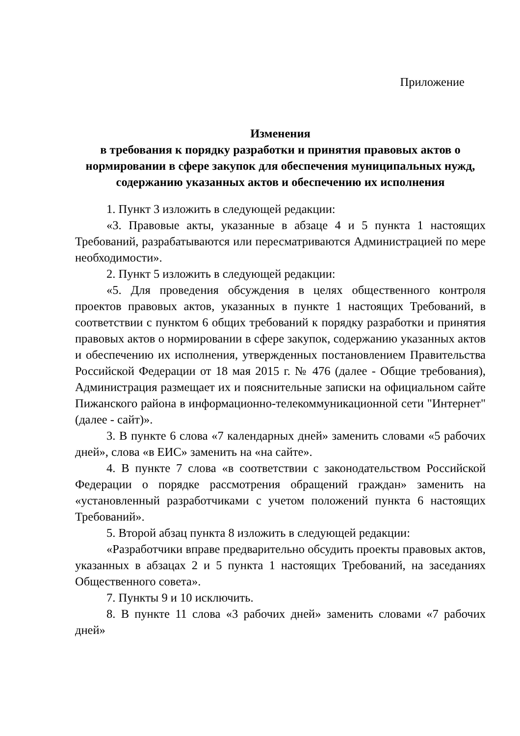Приложение
Изменения
в требования к порядку разработки и принятия правовых актов о нормировании в сфере закупок для обеспечения муниципальных нужд, содержанию указанных актов и обеспечению их исполнения
1. Пункт 3 изложить в следующей редакции:
«3. Правовые акты, указанные в абзаце 4 и 5 пункта 1 настоящих Требований, разрабатываются или пересматриваются Администрацией по мере необходимости».
2. Пункт 5 изложить в следующей редакции:
«5. Для проведения обсуждения в целях общественного контроля проектов правовых актов, указанных в пункте 1 настоящих Требований, в соответствии с пунктом 6 общих требований к порядку разработки и принятия правовых актов о нормировании в сфере закупок, содержанию указанных актов и обеспечению их исполнения, утвержденных постановлением Правительства Российской Федерации от 18 мая 2015 г. № 476 (далее - Общие требования), Администрация размещает их и пояснительные записки на официальном сайте Пижанского района в информационно-телекоммуникационной сети "Интернет" (далее - сайт)».
3. В пункте 6 слова «7 календарных дней» заменить словами «5 рабочих дней», слова «в ЕИС» заменить на «на сайте».
4. В пункте 7 слова «в соответствии с законодательством Российской Федерации о порядке рассмотрения обращений граждан» заменить на «установленный разработчиками с учетом положений пункта 6 настоящих Требований».
5. Второй абзац пункта 8 изложить в следующей редакции:
«Разработчики вправе предварительно обсудить проекты правовых актов, указанных в абзацах 2 и 5 пункта 1 настоящих Требований, на заседаниях Общественного совета».
7. Пункты 9 и 10 исключить.
8. В пункте 11 слова «3 рабочих дней» заменить словами «7 рабочих дней»